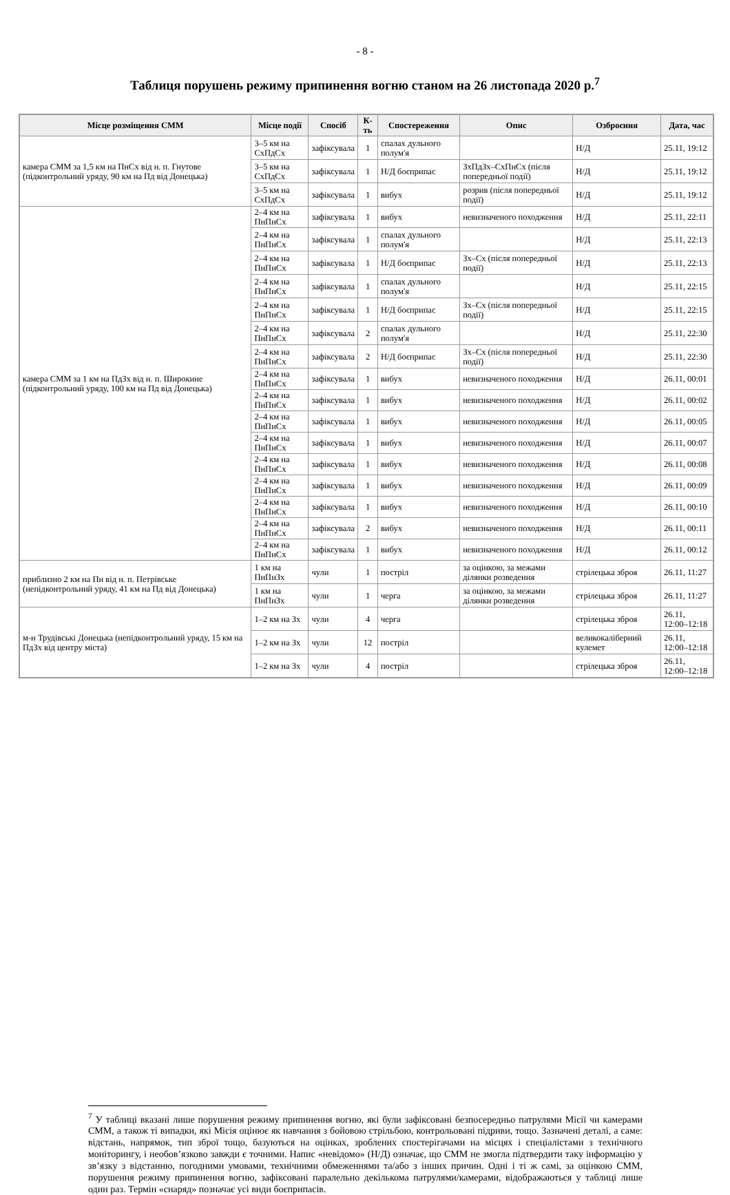- 8 -
Таблиця порушень режиму припинення вогню станом на 26 листопада 2020 р.<sup>7</sup>
| Місце розміщення СММ | Місце події | Спосіб | К-ть | Спостереження | Опис | Озброєння | Дата, час |
| --- | --- | --- | --- | --- | --- | --- | --- |
| камера СММ за 1,5 км на ПнСх від н. п. Гнутове (підконтрольний уряду, 90 км на Пд від Донецька) | 3–5 км на СхПдСх | зафіксувала | 1 | спалах дульного полум'я | | Н/Д | 25.11, 19:12 |
| | 3–5 км на СхПдСх | зафіксувала | 1 | Н/Д боєприпас | ЗхПдЗх–СхПнСх (після попередньої події) | Н/Д | 25.11, 19:12 |
| | 3–5 км на СхПдСх | зафіксувала | 1 | вибух | розрив (після попередньої події) | Н/Д | 25.11, 19:12 |
| камера СММ за 1 км на ПдЗх від н. п. Широкине (підконтрольний уряду, 100 км на Пд від Донецька) | 2–4 км на ПнПнСх | зафіксувала | 1 | вибух | невизначеного походження | Н/Д | 25.11, 22:11 |
| | 2–4 км на ПнПнСх | зафіксувала | 1 | спалах дульного полум'я | | Н/Д | 25.11, 22:13 |
| | 2–4 км на ПнПнСх | зафіксувала | 1 | Н/Д боєприпас | Зх–Сх (після попередньої події) | Н/Д | 25.11, 22:13 |
| | 2–4 км на ПнПнСх | зафіксувала | 1 | спалах дульного полум'я | | Н/Д | 25.11, 22:15 |
| | 2–4 км на ПнПнСх | зафіксувала | 1 | Н/Д боєприпас | Зх–Сх (після попередньої події) | Н/Д | 25.11, 22:15 |
| | 2–4 км на ПнПнСх | зафіксувала | 2 | спалах дульного полум'я | | Н/Д | 25.11, 22:30 |
| | 2–4 км на ПнПнСх | зафіксувала | 2 | Н/Д боєприпас | Зх–Сх (після попередньої події) | Н/Д | 25.11, 22:30 |
| | 2–4 км на ПнПнСх | зафіксувала | 1 | вибух | невизначеного походження | Н/Д | 26.11, 00:01 |
| | 2–4 км на ПнПнСх | зафіксувала | 1 | вибух | невизначеного походження | Н/Д | 26.11, 00:02 |
| | 2–4 км на ПнПнСх | зафіксувала | 1 | вибух | невизначеного походження | Н/Д | 26.11, 00:05 |
| | 2–4 км на ПнПнСх | зафіксувала | 1 | вибух | невизначеного походження | Н/Д | 26.11, 00:07 |
| | 2–4 км на ПнПнСх | зафіксувала | 1 | вибух | невизначеного походження | Н/Д | 26.11, 00:08 |
| | 2–4 км на ПнПнСх | зафіксувала | 1 | вибух | невизначеного походження | Н/Д | 26.11, 00:09 |
| | 2–4 км на ПнПнСх | зафіксувала | 1 | вибух | невизначеного походження | Н/Д | 26.11, 00:10 |
| | 2–4 км на ПнПнСх | зафіксувала | 2 | вибух | невизначеного походження | Н/Д | 26.11, 00:11 |
| | 2–4 км на ПнПнСх | зафіксувала | 1 | вибух | невизначеного походження | Н/Д | 26.11, 00:12 |
| приблизно 2 км на Пн від н. п. Петрівське (непідконтрольний уряду, 41 км на Пд від Донецька) | 1 км на ПнПнЗх | чули | 1 | постріл | за оцінкою, за межами ділянки розведення | стрілецька зброя | 26.11, 11:27 |
| | 1 км на ПнПнЗх | чули | 1 | черга | за оцінкою, за межами ділянки розведення | стрілецька зброя | 26.11, 11:27 |
| м-н Трудівські Донецька (непідконтрольний уряду, 15 км на ПдЗх від центру міста) | 1–2 км на Зх | чули | 4 | черга | | стрілецька зброя | 26.11, 12:00–12:18 |
| | 1–2 км на Зх | чули | 12 | постріл | | великокаліберний кулемет | 26.11, 12:00–12:18 |
| | 1–2 км на Зх | чули | 4 | постріл | | стрілецька зброя | 26.11, 12:00–12:18 |
<sup>7</sup> У таблиці вказані лише порушення режиму припинення вогню, які були зафіксовані безпосередньо патрулями Місії чи камерами СММ, а також ті випадки, які Місія оцінює як навчання з бойовою стрільбою, контрольовані підриви, тощо. Зазначені деталі, а саме: відстань, напрямок, тип зброї тощо, базуються на оцінках, зроблених спостерігачами на місцях і спеціалістами з технічного моніторингу, і необов’язково завжди є точними. Напис «невідомо» (Н/Д) означає, що СММ не змогла підтвердити таку інформацію у зв’язку з відстанню, погодними умовами, технічними обмеженнями та/або з інших причин. Одні і ті ж самі, за оцінкою СММ, порушення режиму припинення вогню, зафіксовані паралельно декількома патрулями/камерами, відображаються у таблиці лише один раз. Термін «снаряд» позначає усі види боєприпасів.